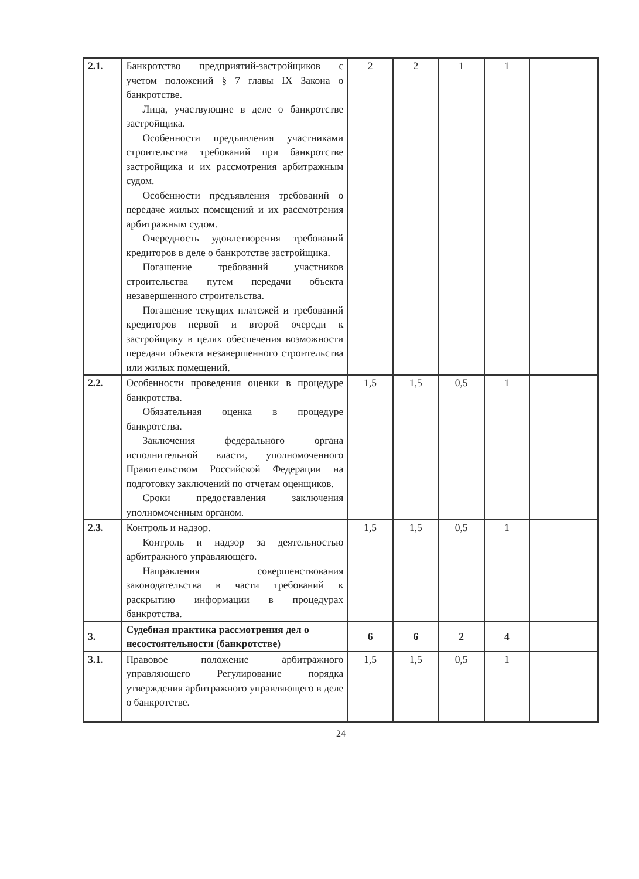| 2.1. | Банкротство предприятий-застройщиков с учетом положений § 7 главы IX Закона о банкротстве. Лица, участвующие в деле о банкротстве застройщика. Особенности предъявления участниками строительства требований при банкротстве застройщика и их рассмотрения арбитражным судом. Особенности предъявления требований о передаче жилых помещений и их рассмотрения арбитражным судом. Очередность удовлетворения требований кредиторов в деле о банкротстве застройщика. Погашение требований участников строительства путем передачи объекта незавершенного строительства. Погашение текущих платежей и требований кредиторов первой и второй очереди к застройщику в целях обеспечения возможности передачи объекта незавершенного строительства или жилых помещений. | 2 | 2 | 1 | 1 | |
| 2.2. | Особенности проведения оценки в процедуре банкротства. Обязательная оценка в процедуре банкротства. Заключения федерального органа исполнительной власти, уполномоченного Правительством Российской Федерации на подготовку заключений по отчетам оценщиков. Сроки предоставления заключения уполномоченным органом. | 1,5 | 1,5 | 0,5 | 1 | |
| 2.3. | Контроль и надзор. Контроль и надзор за деятельностью арбитражного управляющего. Направления совершенствования законодательства в части требований к раскрытию информации в процедурах банкротства. | 1,5 | 1,5 | 0,5 | 1 | |
| 3. | Судебная практика рассмотрения дел о несостоятельности (банкротстве) | 6 | 6 | 2 | 4 | |
| 3.1. | Правовое положение арбитражного управляющего Регулирование порядка утверждения арбитражного управляющего в деле о банкротстве. | 1,5 | 1,5 | 0,5 | 1 | |
24